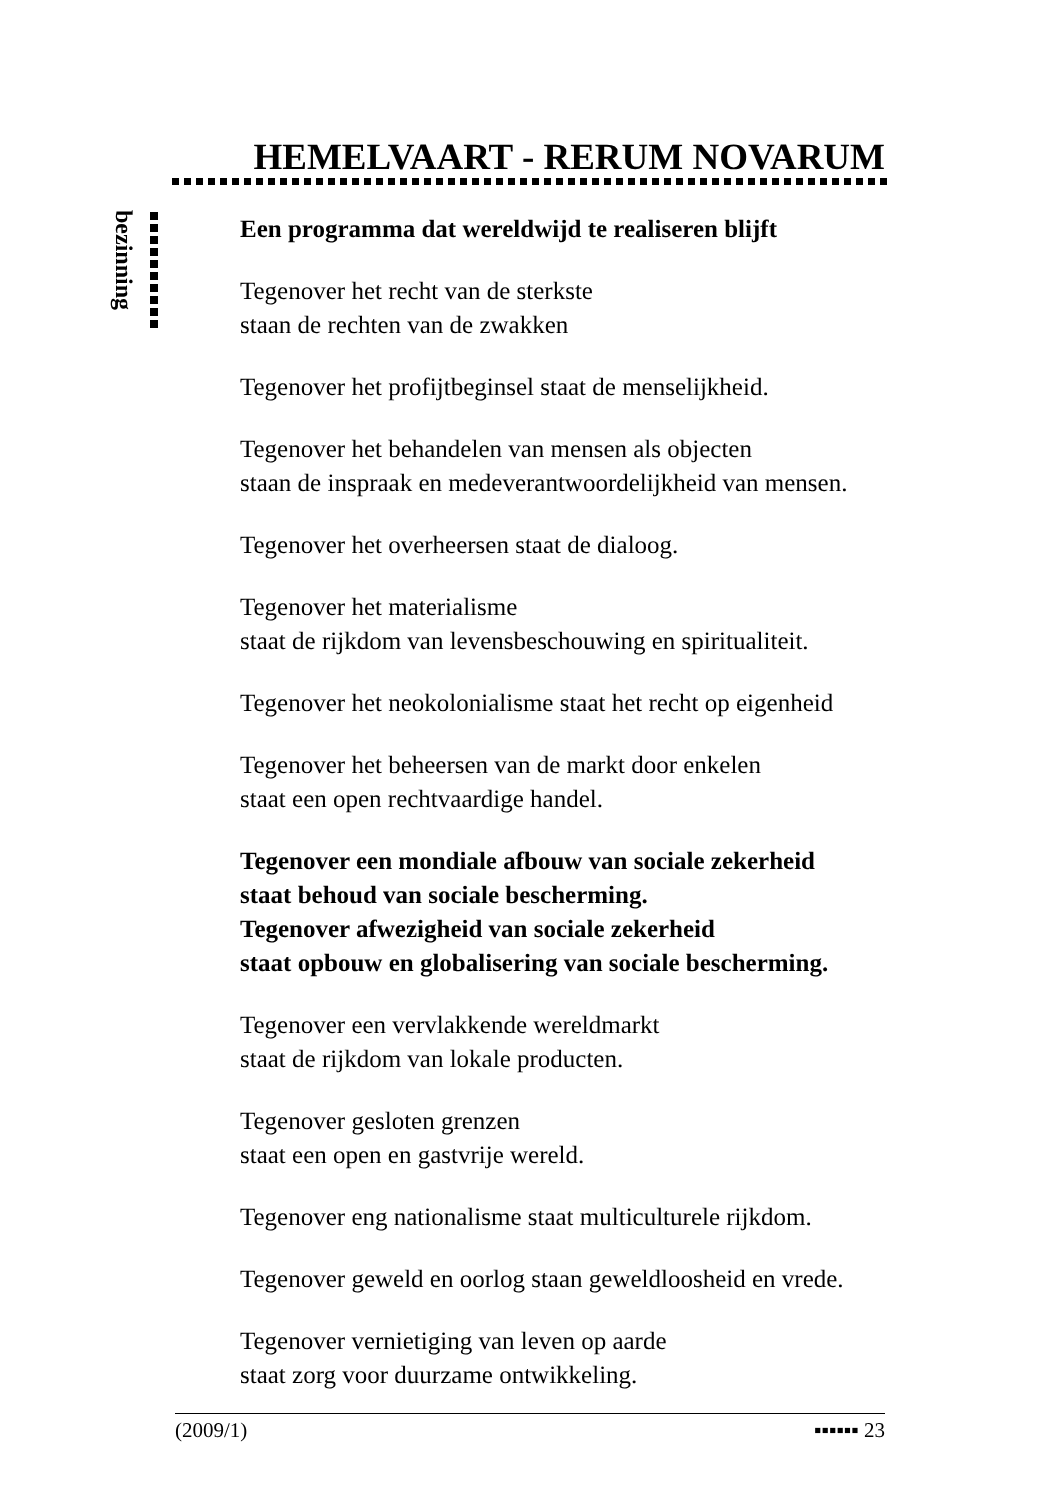HEMELVAART - RERUM NOVARUM
bezinning
Een programma dat wereldwijd te realiseren blijft
Tegenover het recht van de sterkste
staan de rechten van de zwakken
Tegenover het profijtbeginsel staat de menselijkheid.
Tegenover het behandelen van mensen als objecten
staan de inspraak en medeverantwoordelijkheid van mensen.
Tegenover het overheersen staat de dialoog.
Tegenover het materialisme
staat de rijkdom van levensbeschouwing en spiritualiteit.
Tegenover het neokolonialisme staat het recht op eigenheid
Tegenover het beheersen van de markt door enkelen
staat een open rechtvaardige handel.
Tegenover een mondiale afbouw van sociale zekerheid
staat behoud van sociale bescherming.
Tegenover afwezigheid van sociale zekerheid
staat opbouw en globalisering van sociale bescherming.
Tegenover een vervlakkende wereldmarkt
staat de rijkdom van lokale producten.
Tegenover gesloten grenzen
staat een open en gastvrije wereld.
Tegenover eng nationalisme staat multiculturele rijkdom.
Tegenover geweld en oorlog staan geweldloosheid en vrede.
Tegenover vernietiging van leven op aarde
staat zorg voor duurzame ontwikkeling.
(2009/1) ▪▪▪▪▪▪ 23